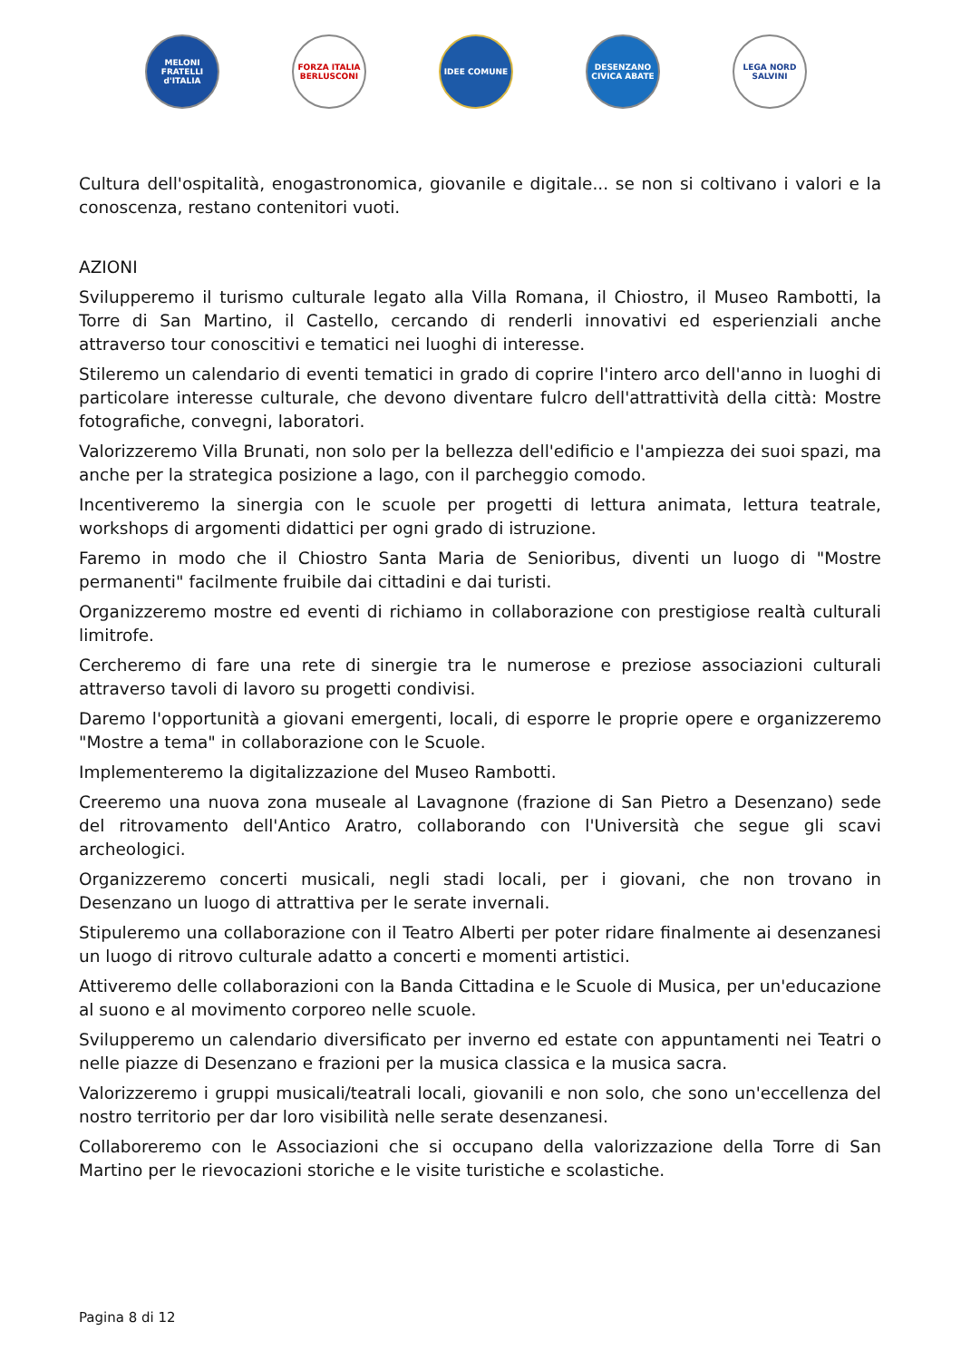MELONI FRATELLI d'ITALIA
FORZA ITALIA BERLUSCONI
IDEE COMUNE DESENZANO CIVICA ABATE
LEGA NORD SALVINI
Cultura dell'ospitalità, enogastronomica, giovanile e digitale... se non si coltivano i valori e la conoscenza, restano contenitori vuoti.
AZIONI
Svilupperemo il turismo culturale legato alla Villa Romana, il Chiostro, il Museo Rambotti, la Torre di San Martino, il Castello, cercando di renderli innovativi ed esperienziali anche attraverso tour conoscitivi e tematici nei luoghi di interesse.
Stileremo un calendario di eventi tematici in grado di coprire l'intero arco dell'anno in luoghi di particolare interesse culturale, che devono diventare fulcro dell'attrattività della città: Mostre fotografiche, convegni, laboratori.
Valorizzeremo Villa Brunati, non solo per la bellezza dell'edificio e l'ampiezza dei suoi spazi, ma anche per la strategica posizione a lago, con il parcheggio comodo.
Incentiveremo la sinergia con le scuole per progetti di lettura animata, lettura teatrale, workshops di argomenti didattici per ogni grado di istruzione.
Faremo in modo che il Chiostro Santa Maria de Senioribus, diventi un luogo di "Mostre permanenti" facilmente fruibile dai cittadini e dai turisti.
Organizzeremo mostre ed eventi di richiamo in collaborazione con prestigiose realtà culturali limitrofe.
Cercheremo di fare una rete di sinergie tra le numerose e preziose associazioni culturali attraverso tavoli di lavoro su progetti condivisi.
Daremo l'opportunità a giovani emergenti, locali, di esporre le proprie opere e organizzeremo "Mostre a tema" in collaborazione con le Scuole.
Implementeremo la digitalizzazione del Museo Rambotti.
Creeremo una nuova zona museale al Lavagnone (frazione di San Pietro a Desenzano) sede del ritrovamento dell'Antico Aratro, collaborando con l'Università che segue gli scavi archeologici.
Organizzeremo concerti musicali, negli stadi locali, per i giovani, che non trovano in Desenzano un luogo di attrattiva per le serate invernali.
Stipuleremo una collaborazione con il Teatro Alberti per poter ridare finalmente ai desenzanesi un luogo di ritrovo culturale adatto a concerti e momenti artistici.
Attiveremo delle collaborazioni con la Banda Cittadina e le Scuole di Musica, per un'educazione al suono e al movimento corporeo nelle scuole.
Svilupperemo un calendario diversificato per inverno ed estate con appuntamenti nei Teatri o nelle piazze di Desenzano e frazioni per la musica classica e la musica sacra.
Valorizzeremo i gruppi musicali/teatrali locali, giovanili e non solo, che sono un'eccellenza del nostro territorio per dar loro visibilità nelle serate desenzanesi.
Collaboreremo con le Associazioni che si occupano della valorizzazione della Torre di San Martino per le rievocazioni storiche e le visite turistiche e scolastiche.
Pagina 8 di 12